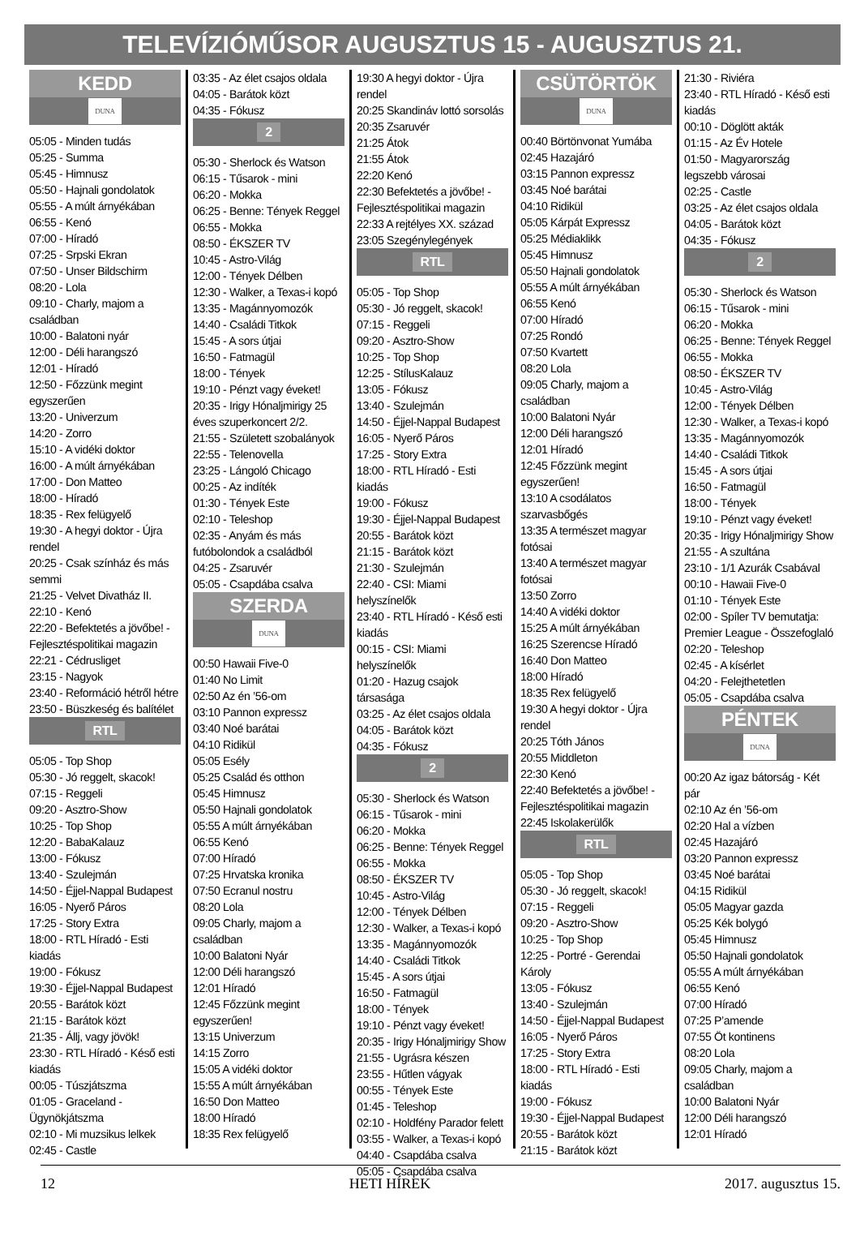TELEVÍZIÓMŰSOR AUGUSZTUS 15 - AUGUSZTUS 21.
KEDD
DUNA
05:05 - Minden tudás
05:25 - Summa
05:45 - Himnusz
05:50 - Hajnali gondolatok
05:55 - A múlt árnyékában
06:55 - Kenó
07:00 - Híradó
07:25 - Srpski Ekran
07:50 - Unser Bildschirm
08:20 - Lola
09:10 - Charly, majom a családban
10:00 - Balatoni nyár
12:00 - Déli harangszó
12:01 - Híradó
12:50 - Főzzünk megint egyszerűen
13:20 - Univerzum
14:20 - Zorro
15:10 - A vidéki doktor
16:00 - A múlt árnyékában
17:00 - Don Matteo
18:00 - Híradó
18:35 - Rex felügyelő
19:30 - A hegyi doktor - Újra rendel
20:25 - Csak színház és más semmi
21:25 - Velvet Divatház II.
22:10 - Kenó
22:20 - Befektetés a jövőbe! - Fejlesztéspolitikai magazin
22:21 - Cédrusliget
23:15 - Nagyok
23:40 - Reformáció hétről hétre
23:50 - Büszkeség és balítélet
RTL
05:05 - Top Shop
05:30 - Jó reggelt, skacok!
07:15 - Reggeli
09:20 - Asztro-Show
10:25 - Top Shop
12:20 - BabaKalauz
13:00 - Fókusz
13:40 - Szulejmán
14:50 - Éjjel-Nappal Budapest
16:05 - Nyerő Páros
17:25 - Story Extra
18:00 - RTL Híradó - Esti kiadás
19:00 - Fókusz
19:30 - Éjjel-Nappal Budapest
20:55 - Barátok közt
21:15 - Barátok közt
21:35 - Állj, vagy jövök!
23:30 - RTL Híradó - Késő esti kiadás
00:05 - Túszjátszma
01:05 - Graceland - Ügynökjátszma
02:10 - Mi muzsikus lelkek
02:45 - Castle
03:35 - Az élet csajos oldala
04:05 - Barátok közt
04:35 - Fókusz
2
05:30 - Sherlock és Watson
06:15 - Tűsarok - mini
06:20 - Mokka
06:25 - Benne: Tények Reggel
06:55 - Mokka
08:50 - ÉKSZER TV
10:45 - Astro-Világ
12:00 - Tények Délben
12:30 - Walker, a Texas-i kopó
13:35 - Magánnyomozók
14:40 - Családi Titkok
15:45 - A sors útjai
16:50 - Fatmagül
18:00 - Tények
19:10 - Pénzt vagy éveket!
20:35 - Irigy Hónaljmirigy 25 éves szuperkoncert 2/2.
21:55 - Született szobalányok
22:55 - Telenovella
23:25 - Lángoló Chicago
00:25 - Az indíték
01:30 - Tények Este
02:10 - Teleshop
02:35 - Anyám és más futóbolondok a családból
04:25 - Zsaruvér
05:05 - Csapdába csalva
SZERDA
DUNA
00:50 Hawaii Five-0
01:40 No Limit
02:50 Az én ’56-om
03:10 Pannon expressz
03:40 Noé barátai
04:10 Ridikül
05:05 Esély
05:25 Család és otthon
05:45 Himnusz
05:50 Hajnali gondolatok
05:55 A múlt árnyékában
06:55 Kenó
07:00 Híradó
07:25 Hrvatska kronika
07:50 Ecranul nostru
08:20 Lola
09:05 Charly, majom a családban
10:00 Balatoni Nyár
12:00 Déli harangszó
12:01 Híradó
12:45 Főzzünk megint egyszerűen!
13:15 Univerzum
14:15 Zorro
15:05 A vidéki doktor
15:55 A múlt árnyékában
16:50 Don Matteo
18:00 Híradó
18:35 Rex felügyelő
19:30 A hegyi doktor - Újra rendel
20:25 Skandináv lottó sorsolás
20:35 Zsaruvér
21:25 Átok
21:55 Átok
22:20 Kenó
22:30 Befektetés a jövőbe! - Fejlesztéspolitikai magazin
22:33 A rejtélyes XX. század
23:05 Szegénylegények
RTL
05:05 - Top Shop
05:30 - Jó reggelt, skacok!
07:15 - Reggeli
09:20 - Asztro-Show
10:25 - Top Shop
12:25 - StílusKalauz
13:05 - Fókusz
13:40 - Szulejmán
14:50 - Éjjel-Nappal Budapest
16:05 - Nyerő Páros
17:25 - Story Extra
18:00 - RTL Híradó - Esti kiadás
19:00 - Fókusz
19:30 - Éjjel-Nappal Budapest
20:55 - Barátok közt
21:15 - Barátok közt
21:30 - Szulejmán
22:40 - CSI: Miami helyszínelők
23:40 - RTL Híradó - Késő esti kiadás
00:15 - CSI: Miami helyszínelők
01:20 - Hazug csajok társasága
03:25 - Az élet csajos oldala
04:05 - Barátok közt
04:35 - Fókusz
2
05:30 - Sherlock és Watson
06:15 - Tűsarok - mini
06:20 - Mokka
06:25 - Benne: Tények Reggel
06:55 - Mokka
08:50 - ÉKSZER TV
10:45 - Astro-Világ
12:00 - Tények Délben
12:30 - Walker, a Texas-i kopó
13:35 - Magánnyomozók
14:40 - Családi Titkok
15:45 - A sors útjai
16:50 - Fatmagül
18:00 - Tények
19:10 - Pénzt vagy éveket!
20:35 - Irigy Hónaljmirigy Show
21:55 - Ugrásra készen
23:55 - Hűtlen vágyak
00:55 - Tények Este
01:45 - Teleshop
02:10 - Holdfény Parador felett
03:55 - Walker, a Texas-i kopó
04:40 - Csapdába csalva
05:05 - Csapdába csalva
CSÜTÖRTÖK
DUNA
00:40 Börtönvonat Yumába
02:45 Hazajáró
03:15 Pannon expressz
03:45 Noé barátai
04:10 Ridikül
05:05 Kárpát Expressz
05:25 Médiaklikk
05:45 Himnusz
05:50 Hajnali gondolatok
05:55 A múlt árnyékában
06:55 Kenó
07:00 Híradó
07:25 Rondó
07:50 Kvartett
08:20 Lola
09:05 Charly, majom a családban
10:00 Balatoni Nyár
12:00 Déli harangszó
12:01 Híradó
12:45 Főzzünk megint egyszerűen!
13:10 A csodálatos szarvasbőgés
13:35 A természet magyar fotósai
13:40 A természet magyar fotósai
13:50 Zorro
14:40 A vidéki doktor
15:25 A múlt árnyékában
16:25 Szerencse Híradó
16:40 Don Matteo
18:00 Híradó
18:35 Rex felügyelő
19:30 A hegyi doktor - Újra rendel
20:25 Tóth János
20:55 Middleton
22:30 Kenó
22:40 Befektetés a jövőbe! - Fejlesztéspolitikai magazin
22:45 Iskolakerülők
RTL
05:05 - Top Shop
05:30 - Jó reggelt, skacok!
07:15 - Reggeli
09:20 - Asztro-Show
10:25 - Top Shop
12:25 - Portré - Gerendai Károly
13:05 - Fókusz
13:40 - Szulejmán
14:50 - Éjjel-Nappal Budapest
16:05 - Nyerő Páros
17:25 - Story Extra
18:00 - RTL Híradó - Esti kiadás
19:00 - Fókusz
19:30 - Éjjel-Nappal Budapest
20:55 - Barátok közt
21:15 - Barátok közt
21:30 - Riviéra
23:40 - RTL Híradó - Késő esti kiadás
00:10 - Döglött akták
01:15 - Az Év Hotele
01:50 - Magyarország legszebb városai
02:25 - Castle
03:25 - Az élet csajos oldala
04:05 - Barátok közt
04:35 - Fókusz
2
05:30 - Sherlock és Watson
06:15 - Tűsarok - mini
06:20 - Mokka
06:25 - Benne: Tények Reggel
06:55 - Mokka
08:50 - ÉKSZER TV
10:45 - Astro-Világ
12:00 - Tények Délben
12:30 - Walker, a Texas-i kopó
13:35 - Magánnyomozók
14:40 - Családi Titkok
15:45 - A sors útjai
16:50 - Fatmagül
18:00 - Tények
19:10 - Pénzt vagy éveket!
20:35 - Irigy Hónaljmirigy Show
21:55 - A szultána
23:10 - 1/1 Azurák Csabával
00:10 - Hawaii Five-0
01:10 - Tények Este
02:00 - Spíler TV bemutatja: Premier League - Összefoglaló
02:20 - Teleshop
02:45 - A kísérlet
04:20 - Felejthetetlen
05:05 - Csapdába csalva
PÉNTEK
DUNA
00:20 Az igaz bátorság - Két pár
02:10 Az én ’56-om
02:20 Hal a vízben
02:45 Hazajáró
03:20 Pannon expressz
03:45 Noé barátai
04:15 Ridikül
05:05 Magyar gazda
05:25 Kék bolygó
05:45 Himnusz
05:50 Hajnali gondolatok
05:55 A múlt árnyékában
06:55 Kenó
07:00 Híradó
07:25 P’amende
07:55 Öt kontinens
08:20 Lola
09:05 Charly, majom a családban
10:00 Balatoni Nyár
12:00 Déli harangszó
12:01 Híradó
12 HETI HÍREK 2017. augusztus 15.